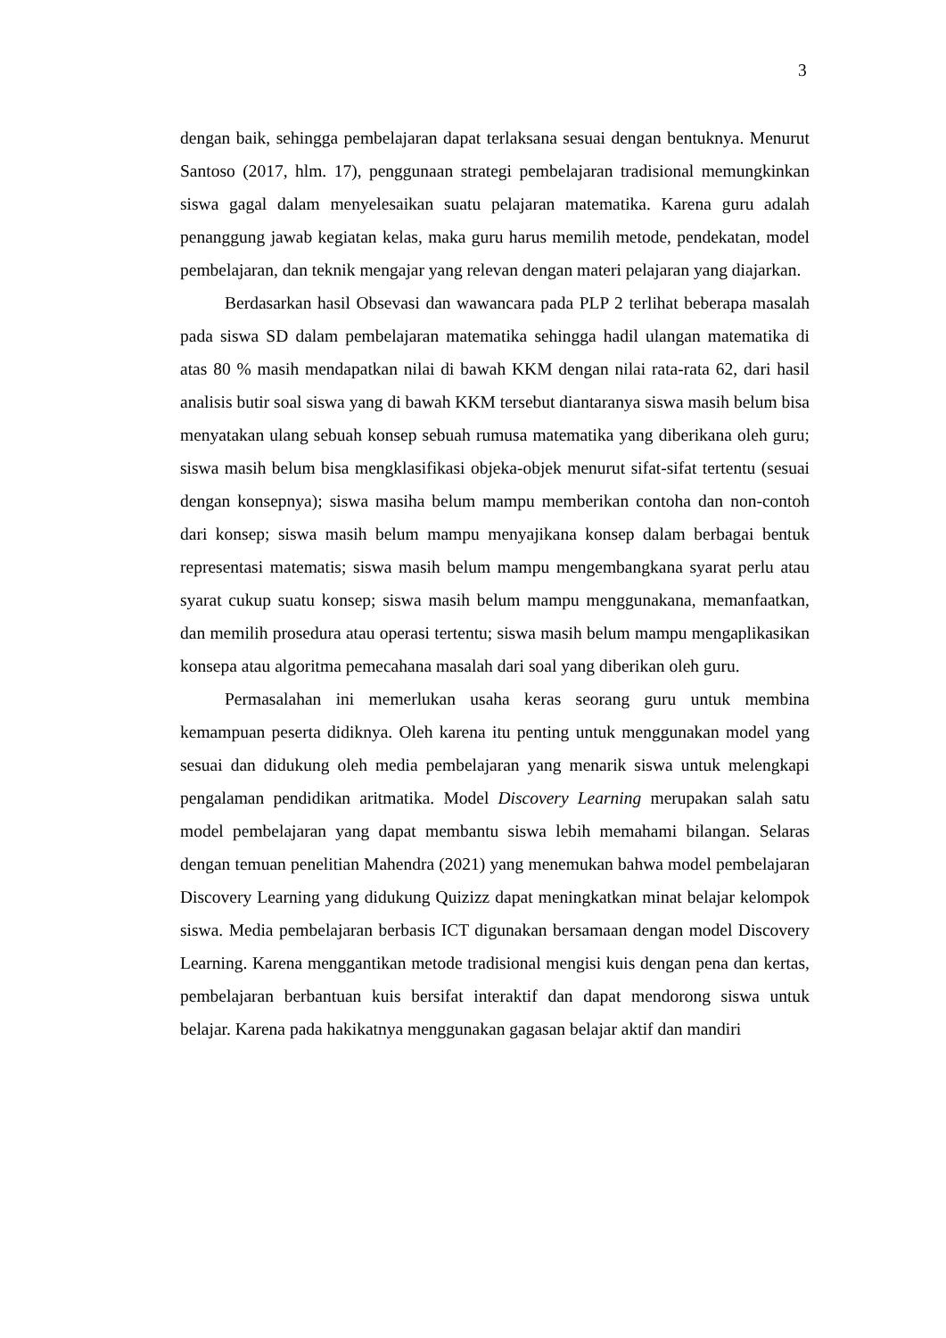3
dengan baik, sehingga pembelajaran dapat terlaksana sesuai dengan bentuknya. Menurut Santoso (2017, hlm. 17), penggunaan strategi pembelajaran tradisional memungkinkan siswa gagal dalam menyelesaikan suatu pelajaran matematika. Karena guru adalah penanggung jawab kegiatan kelas, maka guru harus memilih metode, pendekatan, model pembelajaran, dan teknik mengajar yang relevan dengan materi pelajaran yang diajarkan.
Berdasarkan hasil Obsevasi dan wawancara pada PLP 2 terlihat beberapa masalah pada siswa SD dalam pembelajaran matematika sehingga hadil ulangan matematika di atas 80 % masih mendapatkan nilai di bawah KKM dengan nilai rata-rata 62, dari hasil analisis butir soal siswa yang di bawah KKM tersebut diantaranya siswa masih belum bisa menyatakan ulang sebuah konsep sebuah rumusa matematika yang diberikana oleh guru; siswa masih belum bisa mengklasifikasi objeka-objek menurut sifat-sifat tertentu (sesuai dengan konsepnya); siswa masiha belum mampu memberikan contoha dan non-contoh dari konsep; siswa masih belum mampu menyajikana konsep dalam berbagai bentuk representasi matematis; siswa masih belum mampu mengembangkana syarat perlu atau syarat cukup suatu konsep; siswa masih belum mampu menggunakana, memanfaatkan, dan memilih prosedura atau operasi tertentu; siswa masih belum mampu mengaplikasikan konsepa atau algoritma pemecahana masalah dari soal yang diberikan oleh guru.
Permasalahan ini memerlukan usaha keras seorang guru untuk membina kemampuan peserta didiknya. Oleh karena itu penting untuk menggunakan model yang sesuai dan didukung oleh media pembelajaran yang menarik siswa untuk melengkapi pengalaman pendidikan aritmatika. Model Discovery Learning merupakan salah satu model pembelajaran yang dapat membantu siswa lebih memahami bilangan. Selaras dengan temuan penelitian Mahendra (2021) yang menemukan bahwa model pembelajaran Discovery Learning yang didukung Quizizz dapat meningkatkan minat belajar kelompok siswa. Media pembelajaran berbasis ICT digunakan bersamaan dengan model Discovery Learning. Karena menggantikan metode tradisional mengisi kuis dengan pena dan kertas, pembelajaran berbantuan kuis bersifat interaktif dan dapat mendorong siswa untuk belajar. Karena pada hakikatnya menggunakan gagasan belajar aktif dan mandiri